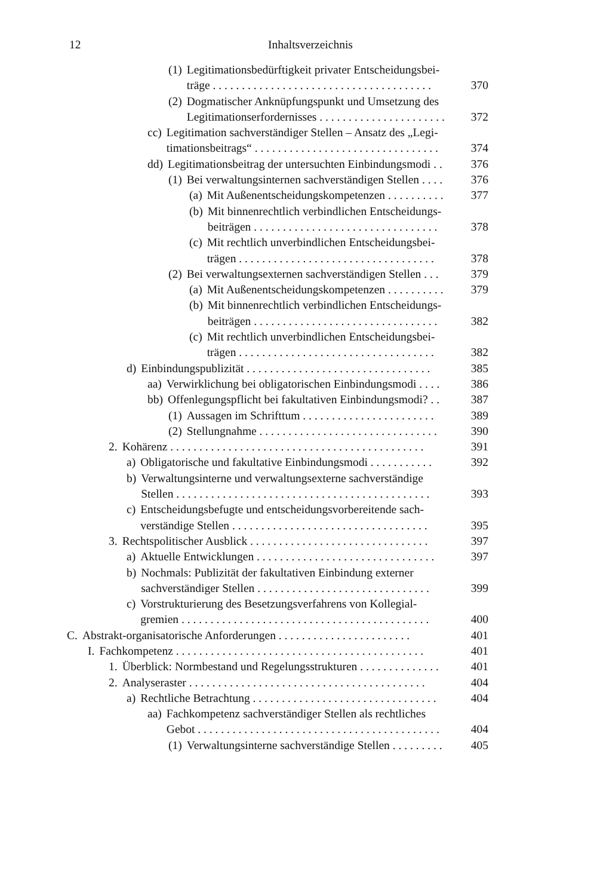12
Inhaltsverzeichnis
(1) Legitimationsbedürftigkeit privater Entscheidungsbei-
träge . . . . . . . . . . . . . . . . . . . . . . . . . . . . . . . . . . . . . . 370
(2) Dogmatischer Anknüpfungspunkt und Umsetzung des
Legitimationserfordernisses . . . . . . . . . . . . . . . . . . . . . . 372
cc) Legitimation sachverständiger Stellen – Ansatz des „Legi-
timationsbeitrags“ . . . . . . . . . . . . . . . . . . . . . . . . . . . . . . . . 374
dd) Legitimationsbeitrag der untersuchten Einbindungsmodi . . 376
(1) Bei verwaltungsinternen sachverständigen Stellen . . . . 376
(a) Mit Außenentscheidungskompetenzen . . . . . . . . . . 377
(b) Mit binnenrechtlich verbindlichen Entscheidungs-
beiträgen . . . . . . . . . . . . . . . . . . . . . . . . . . . . . . . . 378
(c) Mit rechtlich unverbindlichen Entscheidungsbei-
trägen . . . . . . . . . . . . . . . . . . . . . . . . . . . . . . . . . . 378
(2) Bei verwaltungsexternen sachverständigen Stellen . . . 379
(a) Mit Außenentscheidungskompetenzen . . . . . . . . . . 379
(b) Mit binnenrechtlich verbindlichen Entscheidungs-
beiträgen . . . . . . . . . . . . . . . . . . . . . . . . . . . . . . . . 382
(c) Mit rechtlich unverbindlichen Entscheidungsbei-
trägen . . . . . . . . . . . . . . . . . . . . . . . . . . . . . . . . . . 382
d) Einbindungspublizität . . . . . . . . . . . . . . . . . . . . . . . . . . . . . . . . 385
aa) Verwirklichung bei obligatorischen Einbindungsmodi . . . . 386
bb) Offenlegungspflicht bei fakultativen Einbindungsmodi? . . 387
(1) Aussagen im Schrifttum . . . . . . . . . . . . . . . . . . . . . . . 389
(2) Stellungnahme . . . . . . . . . . . . . . . . . . . . . . . . . . . . . . . 390
2. Kohärenz . . . . . . . . . . . . . . . . . . . . . . . . . . . . . . . . . . . . . . . . . . . . 391
a) Obligatorische und fakultative Einbindungsmodi . . . . . . . . . . . 392
b) Verwaltungsinterne und verwaltungsexterne sachverständige
Stellen . . . . . . . . . . . . . . . . . . . . . . . . . . . . . . . . . . . . . . . . . . . . 393
c) Entscheidungsbefugte und entscheidungsvorbereitende sach-
verständige Stellen . . . . . . . . . . . . . . . . . . . . . . . . . . . . . . . . . . 395
3. Rechtspolitischer Ausblick . . . . . . . . . . . . . . . . . . . . . . . . . . . . . . . 397
a) Aktuelle Entwicklungen . . . . . . . . . . . . . . . . . . . . . . . . . . . . . . . 397
b) Nochmals: Publizität der fakultativen Einbindung externer
sachverständiger Stellen . . . . . . . . . . . . . . . . . . . . . . . . . . . . . . 399
c) Vorstrukturierung des Besetzungsverfahrens von Kollegial-
gremien . . . . . . . . . . . . . . . . . . . . . . . . . . . . . . . . . . . . . . . . . . . 400
C. Abstrakt-organisatorische Anforderungen . . . . . . . . . . . . . . . . . . . . . . . 401
I. Fachkompetenz . . . . . . . . . . . . . . . . . . . . . . . . . . . . . . . . . . . . . . . . . . . 401
1. Überblick: Normbestand und Regelungsstrukturen . . . . . . . . . . . . . . 401
2. Analyseraster . . . . . . . . . . . . . . . . . . . . . . . . . . . . . . . . . . . . . . . . . 404
a) Rechtliche Betrachtung . . . . . . . . . . . . . . . . . . . . . . . . . . . . . . . . 404
aa) Fachkompetenz sachverständiger Stellen als rechtliches
Gebot . . . . . . . . . . . . . . . . . . . . . . . . . . . . . . . . . . . . . . . . . . 404
(1) Verwaltungsinterne sachverständige Stellen . . . . . . . . . 405